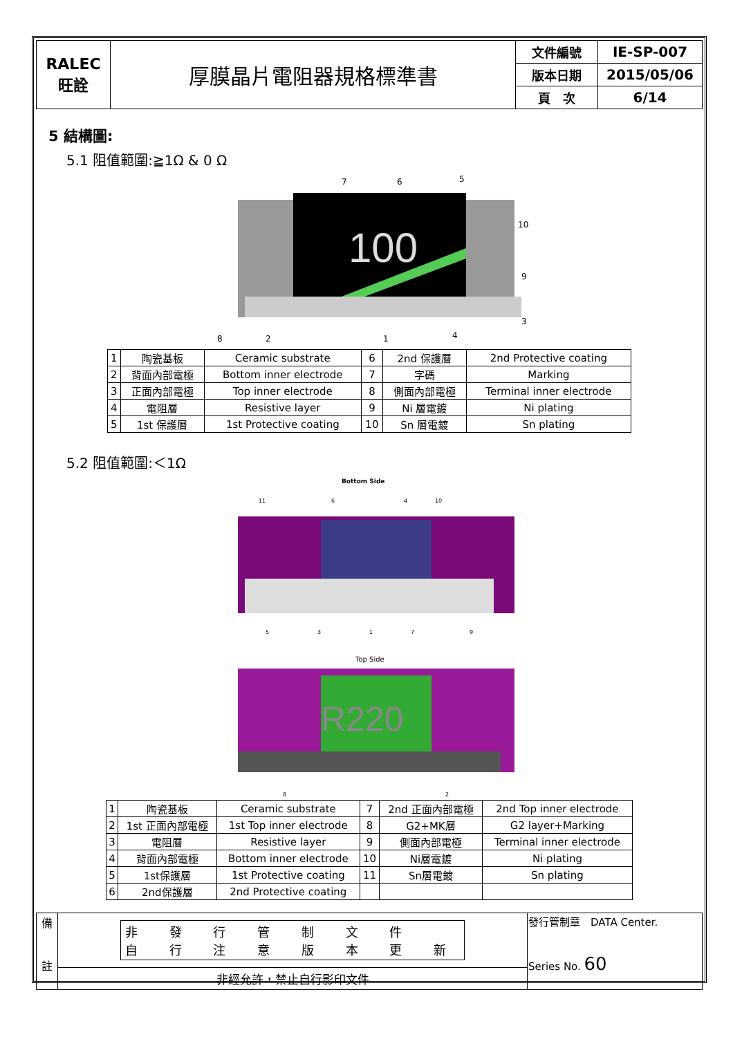| RALEC 旺詮 | 厚膜晶片電阻器規格標準書 | 文件編號 | IE-SP-007 |
| | | 版本日期 | 2015/05/06 |
| | | 頁 次 | 6/14 |
5 結構圖:
5.1 阻值範圍:≧1Ω & 0 Ω
100
7
6
5
10
9
3
8
2
1
4
| 1 | 陶瓷基板 | Ceramic substrate | 6 | 2nd 保護層 | 2nd Protective coating |
| 2 | 背面內部電極 | Bottom inner electrode | 7 | 字碼 | Marking |
| 3 | 正面內部電極 | Top inner electrode | 8 | 側面內部電極 | Terminal inner electrode |
| 4 | 電阻層 | Resistive layer | 9 | Ni 層電鍍 | Ni plating |
| 5 | 1st 保護層 | 1st Protective coating | 10 | Sn 層電鍍 | Sn plating |
5.2 阻值範圍:＜1Ω
Bottom Side
11
6
4
10
5
3
1
7
9
Top Side
R220
8
2
| 1 | 陶瓷基板 | Ceramic substrate | 7 | 2nd 正面內部電極 | 2nd Top inner electrode |
| 2 | 1st 正面內部電極 | 1st Top inner electrode | 8 | G2+MK層 | G2 layer+Marking |
| 3 | 電阻層 | Resistive layer | 9 | 側面內部電極 | Terminal inner electrode |
| 4 | 背面內部電極 | Bottom inner electrode | 10 | Ni層電鍍 | Ni plating |
| 5 | 1st保護層 | 1st Protective coating | 11 | Sn層電鍍 | Sn plating |
| 6 | 2nd保護層 | 2nd Protective coating | | | |
| 備 註 | 非 發 行 管 制 文 件 自 行 注 意 版 本 更 新 | 發行管制章 DATA Center. Series No. 60 |
| | 非經允許，禁止自行影印文件 | |